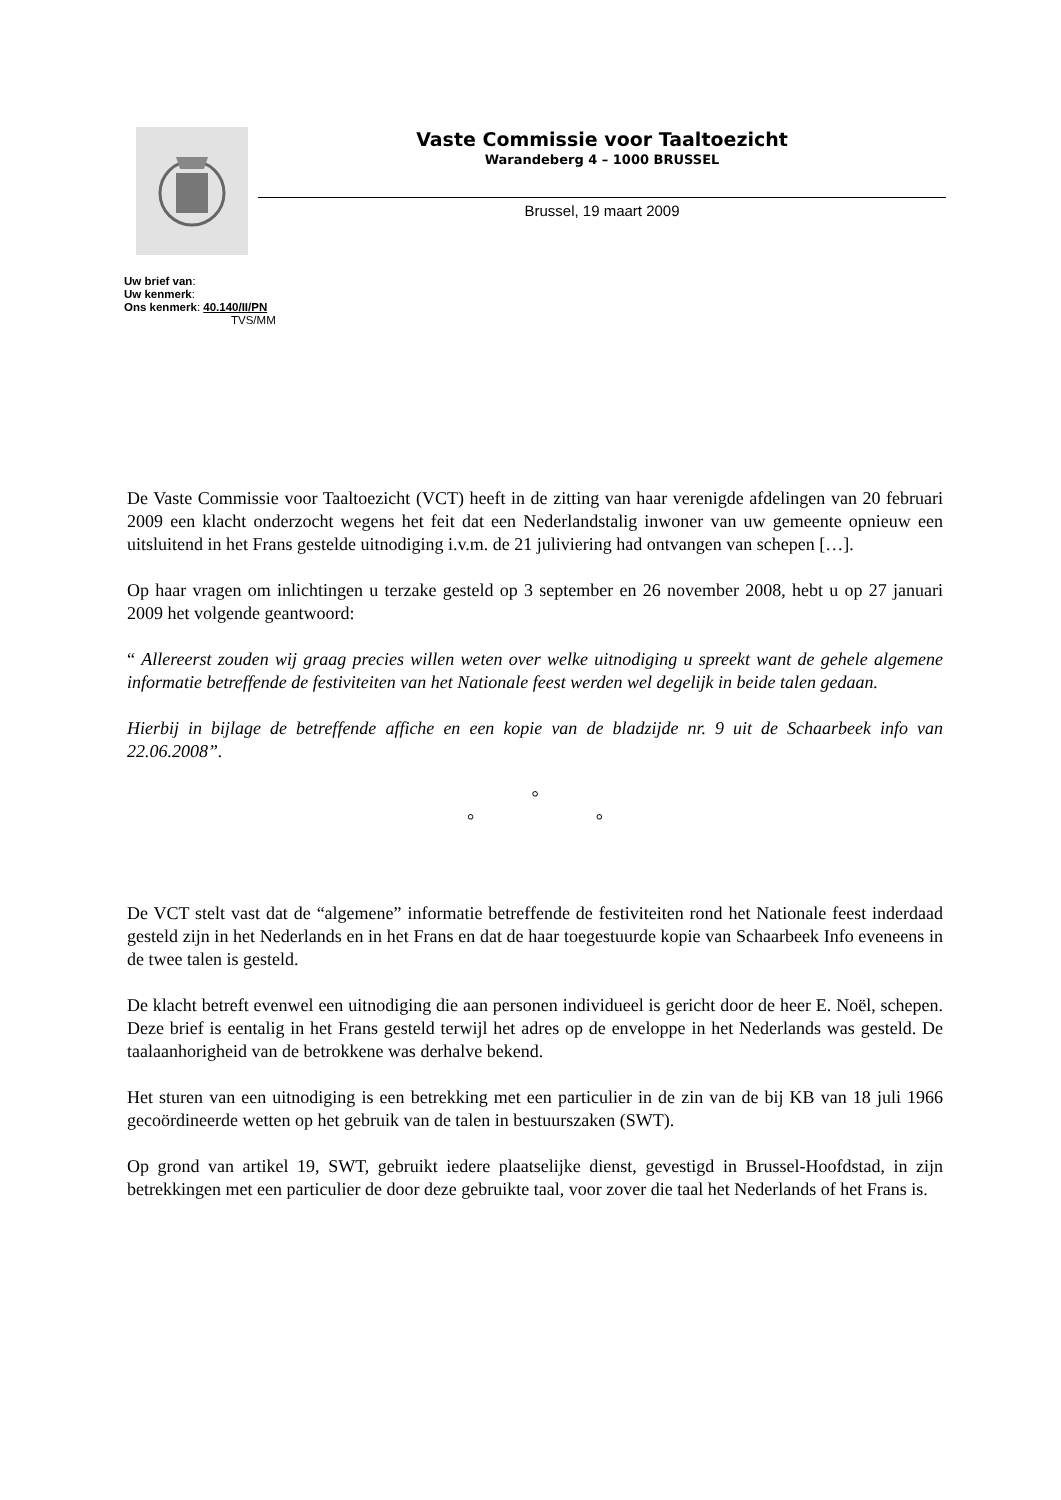Vaste Commissie voor Taaltoezicht
Warandeberg 4 – 1000 BRUSSEL
Brussel, 19 maart 2009
Uw brief van:
Uw kenmerk:
Ons kenmerk: 40.140/II/PN
TVS/MM
De Vaste Commissie voor Taaltoezicht (VCT) heeft in de zitting van haar verenigde afdelingen van 20 februari 2009 een klacht onderzocht wegens het feit dat een Nederlandstalig inwoner van uw gemeente opnieuw een uitsluitend in het Frans gestelde uitnodiging i.v.m. de 21 juliviering had ontvangen van schepen […].
Op haar vragen om inlichtingen u terzake gesteld op 3 september en 26 november 2008, hebt u op 27 januari 2009 het volgende geantwoord:
“ Allereerst zouden wij graag precies willen weten over welke uitnodiging u spreekt want de gehele algemene informatie betreffende de festiviteiten van het Nationale feest werden wel degelijk in beide talen gedaan.
Hierbij in bijlage de betreffende affiche en een kopie van de bladzijde nr. 9 uit de Schaarbeek info van 22.06.2008”.
°
° °
De VCT stelt vast dat de “algemene” informatie betreffende de festiviteiten rond het Nationale feest inderdaad gesteld zijn in het Nederlands en in het Frans en dat de haar toegestuurde kopie van Schaarbeek Info eveneens in de twee talen is gesteld.
De klacht betreft evenwel een uitnodiging die aan personen individueel is gericht door de heer E. Noël, schepen. Deze brief is eentalig in het Frans gesteld terwijl het adres op de enveloppe in het Nederlands was gesteld. De taalaanhorigheid van de betrokkene was derhalve bekend.
Het sturen van een uitnodiging is een betrekking met een particulier in de zin van de bij KB van 18 juli 1966 gecoördineerde wetten op het gebruik van de talen in bestuurszaken (SWT).
Op grond van artikel 19, SWT, gebruikt iedere plaatselijke dienst, gevestigd in Brussel-Hoofdstad, in zijn betrekkingen met een particulier de door deze gebruikte taal, voor zover die taal het Nederlands of het Frans is.